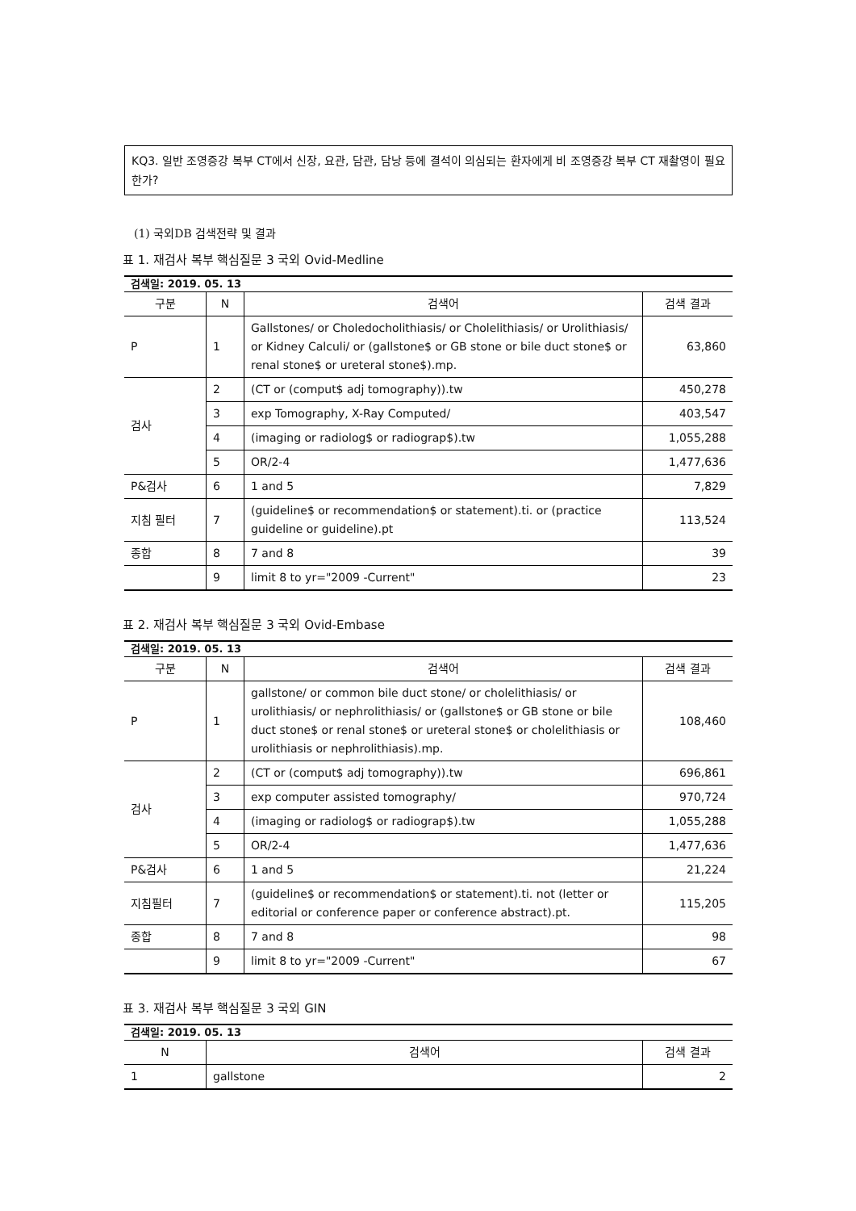KQ3. 일반 조영증강 복부 CT에서 신장, 요관, 담관, 담낭 등에 결석이 의심되는 환자에게 비 조영증강 복부 CT 재촬영이 필요한가?
(1) 국외DB 검색전략 및 결과
표 1. 재검사 복부 핵심질문 3 국외 Ovid-Medline
| 검색일: 2019. 05. 13 | | | |
| 구분 | N | 검색어 | 검색 결과 |
| P | 1 | Gallstones/ or Choledocholithiasis/ or Cholelithiasis/ or Urolithiasis/ or Kidney Calculi/ or (gallstone$ or GB stone or bile duct stone$ or renal stone$ or ureteral stone$).mp. | 63,860 |
| 검사 | 2 | (CT or (comput$ adj tomography)).tw | 450,278 |
| | 3 | exp Tomography, X-Ray Computed/ | 403,547 |
| | 4 | (imaging or radiolog$ or radiograp$).tw | 1,055,288 |
| | 5 | OR/2-4 | 1,477,636 |
| P&검사 | 6 | 1 and 5 | 7,829 |
| 지침 필터 | 7 | (guideline$ or recommendation$ or statement).ti. or (practice guideline or guideline).pt | 113,524 |
| 종합 | 8 | 7 and 8 | 39 |
| | 9 | limit 8 to yr="2009 -Current" | 23 |
표 2. 재검사 복부 핵심질문 3 국외 Ovid-Embase
| 검색일: 2019. 05. 13 | | | |
| 구분 | N | 검색어 | 검색 결과 |
| P | 1 | gallstone/ or common bile duct stone/ or cholelithiasis/ or urolithiasis/ or nephrolithiasis/ or (gallstone$ or GB stone or bile duct stone$ or renal stone$ or ureteral stone$ or cholelithiasis or urolithiasis or nephrolithiasis).mp. | 108,460 |
| 검사 | 2 | (CT or (comput$ adj tomography)).tw | 696,861 |
| | 3 | exp computer assisted tomography/ | 970,724 |
| | 4 | (imaging or radiolog$ or radiograp$).tw | 1,055,288 |
| | 5 | OR/2-4 | 1,477,636 |
| P&검사 | 6 | 1 and 5 | 21,224 |
| 지침필터 | 7 | (guideline$ or recommendation$ or statement).ti. not (letter or editorial or conference paper or conference abstract).pt. | 115,205 |
| 종합 | 8 | 7 and 8 | 98 |
| | 9 | limit 8 to yr="2009 -Current" | 67 |
표 3. 재검사 복부 핵심질문 3 국외 GIN
| 검색일: 2019. 05. 13 | | |
| N | 검색어 | 검색 결과 |
| 1 | gallstone | 2 |